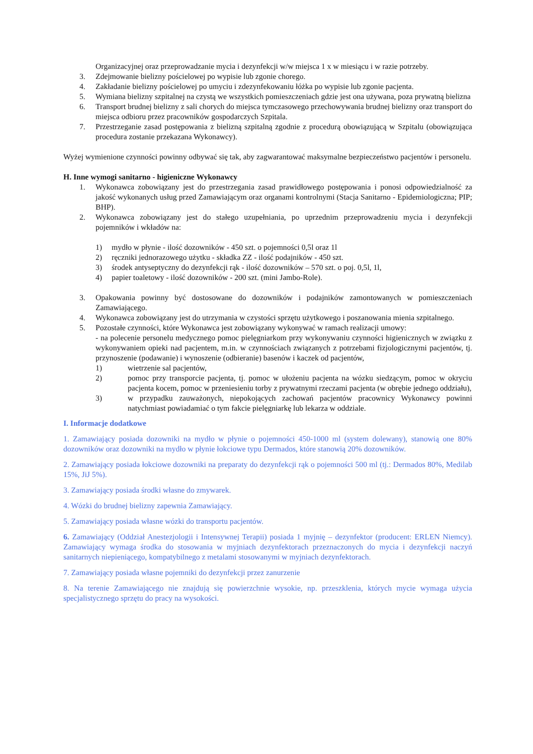Organizacyjnej oraz przeprowadzanie mycia i dezynfekcji w/w miejsca 1 x w miesiącu i w razie potrzeby.
3. Zdejmowanie bielizny pościelowej po wypisie lub zgonie chorego.
4. Zakładanie bielizny pościelowej po umyciu i zdezynfekowaniu łóżka po wypisie lub zgonie pacjenta.
5. Wymiana bielizny szpitalnej na czystą we wszystkich pomieszczeniach gdzie jest ona używana, poza prywatną bielizna
6. Transport brudnej bielizny z sali chorych do miejsca tymczasowego przechowywania brudnej bielizny oraz transport do miejsca odbioru przez pracowników gospodarczych Szpitala.
7. Przestrzeganie zasad postępowania z bielizną szpitalną zgodnie z procedurą obowiązującą w Szpitalu (obowiązująca procedura zostanie przekazana Wykonawcy).
Wyżej wymienione czynności powinny odbywać się tak, aby zagwarantować maksymalne bezpieczeństwo pacjentów i personelu.
H. Inne wymogi sanitarno - higieniczne Wykonawcy
1. Wykonawca zobowiązany jest do przestrzegania zasad prawidłowego postępowania i ponosi odpowiedzialność za jakość wykonanych usług przed Zamawiającym oraz organami kontrolnymi (Stacja Sanitarno - Epidemiologiczna; PIP; BHP).
2. Wykonawca zobowiązany jest do stałego uzupełniania, po uprzednim przeprowadzeniu mycia i dezynfekcji pojemników i wkładów na:
1) mydło w płynie - ilość dozowników - 450 szt. o pojemności 0,5l oraz 1l
2) ręczniki jednorazowego użytku - składka ZZ - ilość podajników - 450 szt.
3) środek antyseptyczny do dezynfekcji rąk - ilość dozowników – 570 szt. o poj. 0,5l, 1l,
4) papier toaletowy - ilość dozowników - 200 szt. (mini Jambo-Role).
3. Opakowania powinny być dostosowane do dozowników i podajników zamontowanych w pomieszczeniach Zamawiającego.
4. Wykonawca zobowiązany jest do utrzymania w czystości sprzętu użytkowego i poszanowania mienia szpitalnego.
5. Pozostałe czynności, które Wykonawca jest zobowiązany wykonywać w ramach realizacji umowy:
- na polecenie personelu medycznego pomoc pielęgniarkom przy wykonywaniu czynności higienicznych w związku z wykonywaniem opieki nad pacjentem, m.in. w czynnościach związanych z potrzebami fizjologicznymi pacjentów, tj. przynoszenie (podawanie) i wynoszenie (odbieranie) basenów i kaczek od pacjentów,
1) wietrzenie sal pacjentów,
2) pomoc przy transporcie pacjenta, tj. pomoc w ułożeniu pacjenta na wózku siedzącym, pomoc w okryciu pacjenta kocem, pomoc w przeniesieniu torby z prywatnymi rzeczami pacjenta (w obrębie jednego oddziału),
3) w przypadku zauważonych, niepokojących zachowań pacjentów pracownicy Wykonawcy powinni natychmiast powiadamiać o tym fakcie pielęgniarkę lub lekarza w oddziale.
I. Informacje dodatkowe
1. Zamawiający posiada dozowniki na mydło w płynie o pojemności 450-1000 ml (system dolewany), stanowią one 80% dozowników oraz dozowniki na mydło w płynie łokciowe typu Dermados, które stanowią 20% dozowników.
2. Zamawiający posiada łokciowe dozowniki na preparaty do dezynfekcji rąk o pojemności 500 ml (tj.: Dermados 80%, Medilab 15%, JiJ 5%).
3. Zamawiający posiada środki własne do zmywarek.
4. Wózki do brudnej bielizny zapewnia Zamawiający.
5. Zamawiający posiada własne wózki do transportu pacjentów.
6. Zamawiający (Oddział Anestezjologii i Intensywnej Terapii) posiada 1 myjnię – dezynfektor (producent: ERLEN Niemcy). Zamawiający wymaga środka do stosowania w myjniach dezynfektorach przeznaczonych do mycia i dezynfekcji naczyń sanitarnych niepieniącego, kompatybilnego z metalami stosowanymi w myjniach dezynfektorach.
7. Zamawiający posiada własne pojemniki do dezynfekcji przez zanurzenie
8. Na terenie Zamawiającego nie znajdują się powierzchnie wysokie, np. przeszklenia, których mycie wymaga użycia specjalistycznego sprzętu do pracy na wysokości.